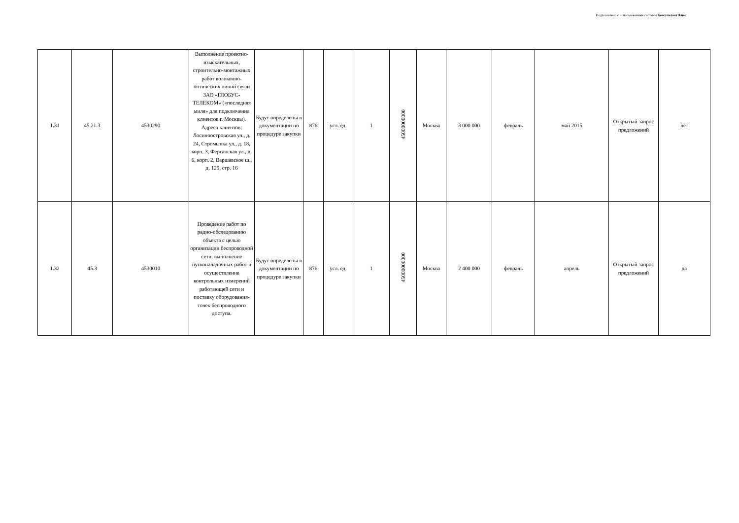Подготовлено с использованием системы КонсультантПлюс
| 1.31 | 45.21.3 | 4530290 | Выполнение проектно-изыскательных, строительно-монтажных работ волоконно-оптических линий связи ЗАО «ГЛОБУС-ТЕЛЕКОМ» («последняя миля» для подключения клиентов г. Москвы). Адреса клиентов: Лосиноостровская ул., д. 24, Стромынка ул., д. 18, корп. 3, Ферганская ул., д. 6, корп. 2, Варшавское ш., д. 125, стр. 16 | Будут определены в документации по процедуре закупки | 876 | усл. ед. | 1 | 45000000000 | Москва | 3 000 000 | февраль | май 2015 | Открытый запрос предложений | нет |
| 1.32 | 45.3 | 4530010 | Проведение работ по радио-обследованию объекта с целью организации беспроводной сети, выполнение пусконаладочных работ и осуществление контрольных измерений работающей сети и поставку оборудования-точек беспроводного доступа. | Будут определены в документации по процедуре закупки | 876 | усл. ед. | 1 | 45000000000 | Москва | 2 400 000 | февраль | апрель | Открытый запрос предложений | да |